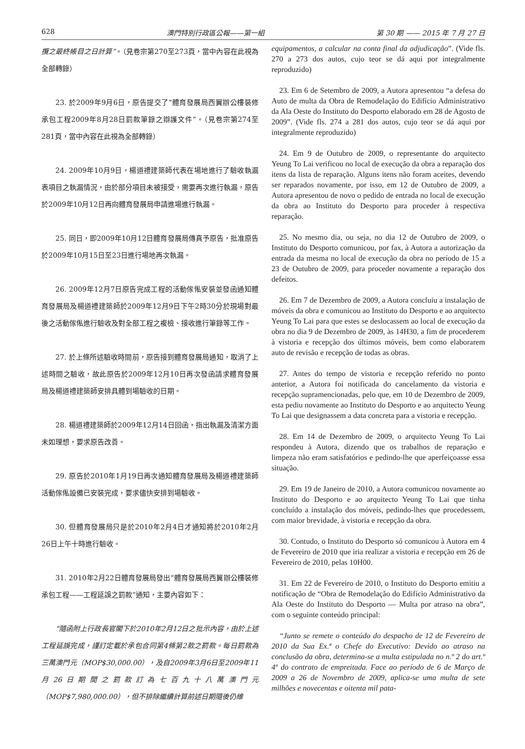628 澳門特別行政區公報——第一組 第 30 期 —— 2015 年 7 月 27 日
攬之最終帳目之日計算”。（見卷宗第270至273頁，當中內容在此視為全部轉錄）
23. 於2009年9月6日，原告提交了“體育發展局西翼辦公樓裝修承包工程2009年8月28日罰款筆錄之辯護文件”。（見卷宗第274至281頁，當中內容在此視為全部轉錄）
24. 2009年10月9日，楊道禮建築師代表在場地進行了驗收執漏表項目之執漏情況，由於部分項目未被接受，需要再次進行執漏，原告於2009年10月12日再向體育發展局申請進場進行執漏。
25. 同日，即2009年10月12日體育發展局傳真予原告，批准原告於2009年10月15日至23日進行場地再次執漏。
26. 2009年12月7日原告完成工程的活動傢俬安裝並發函通知體育發展局及楊道禮建築師於2009年12月9日下午2時30分於現場對最後之活動傢俬進行驗收及對全部工程之複檢、接收進行筆錄等工作。
27. 於上條所述驗收時間前，原告接到體育發展局通知，取消了上述時間之驗收，故此原告於2009年12月10日再次發函請求體育發展局及楊道禮建築師安排具體到場驗收的日期。
28. 楊道禮建築師於2009年12月14日回函，指出執漏及清潔方面未如理想，要求原告改善。
29. 原告於2010年1月19日再次通知體育發展局及楊道禮建築師活動傢俬設備已安裝完成，要求儘快安排到場驗收。
30. 但體育發展局只是於2010年2月4日才通知將於2010年2月26日上午十時進行驗收。
31. 2010年2月22日體育發展局發出“體育發展局西翼辦公樓裝修承包工程——工程延誤之罰款”通知，主要內容如下：
“隨函附上行政長官閣下於2010年2月12日之批示內容，由於上述工程延誤完成，謹訂定載於承包合同第4條第2款之罰款。每日罰款為三萬澳門元（MOP$30,000.00），及自2009年3月6日至2009年11月26日期間之罰款訂為七百九十八萬澳門元（MOP$7,980,000.00），但不排除繼續計算前述日期隨後仍維
equipamentos, a calcular na conta final da adjudicação”. (Vide fls. 270 a 273 dos autos, cujo teor se dá aqui por integralmente reproduzido)
23. Em 6 de Setembro de 2009, a Autora apresentou “a defesa do Auto de multa da Obra de Remodelação do Edifício Administrativo da Ala Oeste do Instituto do Desporto elaborado em 28 de Agosto de 2009”. (Vide fls. 274 a 281 dos autos, cujo teor se dá aqui por integralmente reproduzido)
24. Em 9 de Outubro de 2009, o representante do arquitecto Yeung To Lai verificou no local de execução da obra a reparação dos itens da lista de reparação. Alguns itens não foram aceites, devendo ser reparados novamente, por isso, em 12 de Outubro de 2009, a Autora apresentou de novo o pedido de entrada no local de execução da obra ao Instituto do Desporto para proceder à respectiva reparação.
25. No mesmo dia, ou seja, no dia 12 de Outubro de 2009, o Instituto do Desporto comunicou, por fax, à Autora a autorização da entrada da mesma no local de execução da obra no período de 15 a 23 de Outubro de 2009, para proceder novamente a reparação dos defeitos.
26. Em 7 de Dezembro de 2009, a Autora concluiu a instalação de móveis da obra e comunicou ao Instituto do Desporto e ao arquitecto Yeung To Lai para que estes se deslocassem ao local de execução da obra no dia 9 de Dezembro de 2009, às 14H30, a fim de procederem à vistoria e recepção dos últimos móveis, bem como elaborarem auto de revisão e recepção de todas as obras.
27. Antes do tempo de vistoria e recepção referido no ponto anterior, a Autora foi notificada do cancelamento da vistoria e recepção supramencionadas, pelo que, em 10 de Dezembro de 2009, esta pediu novamente ao Instituto do Desporto e ao arquitecto Yeung To Lai que designassem a data concreta para a vistoria e recepção.
28. Em 14 de Dezembro de 2009, o arquitecto Yeung To Lai respondeu à Autora, dizendo que os trabalhos de reparação e limpeza não eram satisfatórios e pedindo-lhe que aperfeiçoasse essa situação.
29. Em 19 de Janeiro de 2010, a Autora comunicou novamente ao Instituto do Desporto e ao arquitecto Yeung To Lai que tinha concluído a instalação dos móveis, pedindo-lhes que procedessem, com maior brevidade, à vistoria e recepção da obra.
30. Contudo, o Instituto do Desporto só comunicou à Autora em 4 de Fevereiro de 2010 que iria realizar a vistoria e recepção em 26 de Fevereiro de 2010, pelas 10H00.
31. Em 22 de Fevereiro de 2010, o Instituto do Desporto emitiu a notificação de “Obra de Remodelação do Edifício Administrativo da Ala Oeste do Instituto do Desporto — Multa por atraso na obra”, com o seguinte conteúdo principal:
“Junto se remete o conteúdo do despacho de 12 de Fevereiro de 2010 da Sua Ex.ª o Chefe do Executivo: Devido ao atraso na conclusão da obra, determina-se a multa estipulada no n.º 2 do art.º 4º do contrato de empreitada. Face ao período de 6 de Março de 2009 a 26 de Novembro de 2009, aplica-se uma multa de sete milhões e novecentas e oitenta mil pata-